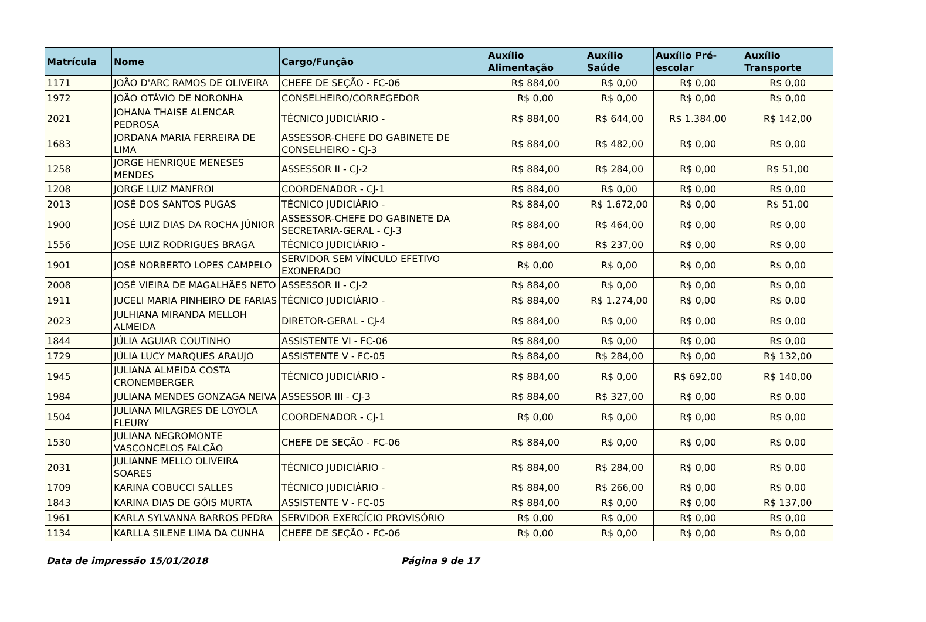| Matrícula | Nome | Cargo/Função | Auxílio Alimentação | Auxílio Saúde | Auxílio Pré-escolar | Auxílio Transporte |
| --- | --- | --- | --- | --- | --- | --- |
| 1171 | JOÃO D'ARC RAMOS DE OLIVEIRA | CHEFE DE SEÇÃO - FC-06 | R$ 884,00 | R$ 0,00 | R$ 0,00 | R$ 0,00 |
| 1972 | JOÃO OTÁVIO DE NORONHA | CONSELHEIRO/CORREGEDOR | R$ 0,00 | R$ 0,00 | R$ 0,00 | R$ 0,00 |
| 2021 | JOHANA THAISE ALENCAR PEDROSA | TÉCNICO JUDICIÁRIO - | R$ 884,00 | R$ 644,00 | R$ 1.384,00 | R$ 142,00 |
| 1683 | JORDANA MARIA FERREIRA DE LIMA | ASSESSOR-CHEFE DO GABINETE DE CONSELHEIRO - CJ-3 | R$ 884,00 | R$ 482,00 | R$ 0,00 | R$ 0,00 |
| 1258 | JORGE HENRIQUE MENESES MENDES | ASSESSOR II - CJ-2 | R$ 884,00 | R$ 284,00 | R$ 0,00 | R$ 51,00 |
| 1208 | JORGE LUIZ MANFROI | COORDENADOR - CJ-1 | R$ 884,00 | R$ 0,00 | R$ 0,00 | R$ 0,00 |
| 2013 | JOSÉ DOS SANTOS PUGAS | TÉCNICO JUDICIÁRIO - | R$ 884,00 | R$ 1.672,00 | R$ 0,00 | R$ 51,00 |
| 1900 | JOSÉ LUIZ DIAS DA ROCHA JÚNIOR | ASSESSOR-CHEFE DO GABINETE DA SECRETARIA-GERAL - CJ-3 | R$ 884,00 | R$ 464,00 | R$ 0,00 | R$ 0,00 |
| 1556 | JOSE LUIZ RODRIGUES BRAGA | TÉCNICO JUDICIÁRIO - | R$ 884,00 | R$ 237,00 | R$ 0,00 | R$ 0,00 |
| 1901 | JOSÉ NORBERTO LOPES CAMPELO | SERVIDOR SEM VÍNCULO EFETIVO EXONERADO | R$ 0,00 | R$ 0,00 | R$ 0,00 | R$ 0,00 |
| 2008 | JOSÉ VIEIRA DE MAGALHÃES NETO | ASSESSOR II - CJ-2 | R$ 884,00 | R$ 0,00 | R$ 0,00 | R$ 0,00 |
| 1911 | JUCELI MARIA PINHEIRO DE FARIAS | TÉCNICO JUDICIÁRIO - | R$ 884,00 | R$ 1.274,00 | R$ 0,00 | R$ 0,00 |
| 2023 | JULHIANA MIRANDA MELLOH ALMEIDA | DIRETOR-GERAL - CJ-4 | R$ 884,00 | R$ 0,00 | R$ 0,00 | R$ 0,00 |
| 1844 | JÚLIA AGUIAR COUTINHO | ASSISTENTE VI - FC-06 | R$ 884,00 | R$ 0,00 | R$ 0,00 | R$ 0,00 |
| 1729 | JÚLIA LUCY MARQUES ARAUJO | ASSISTENTE V - FC-05 | R$ 884,00 | R$ 284,00 | R$ 0,00 | R$ 132,00 |
| 1945 | JULIANA ALMEIDA COSTA CRONEMBERGER | TÉCNICO JUDICIÁRIO - | R$ 884,00 | R$ 0,00 | R$ 692,00 | R$ 140,00 |
| 1984 | JULIANA MENDES GONZAGA NEIVA | ASSESSOR III - CJ-3 | R$ 884,00 | R$ 327,00 | R$ 0,00 | R$ 0,00 |
| 1504 | JULIANA MILAGRES DE LOYOLA FLEURY | COORDENADOR - CJ-1 | R$ 0,00 | R$ 0,00 | R$ 0,00 | R$ 0,00 |
| 1530 | JULIANA NEGROMONTE VASCONCELOS FALCÃO | CHEFE DE SEÇÃO - FC-06 | R$ 884,00 | R$ 0,00 | R$ 0,00 | R$ 0,00 |
| 2031 | JULIANNE MELLO OLIVEIRA SOARES | TÉCNICO JUDICIÁRIO - | R$ 884,00 | R$ 284,00 | R$ 0,00 | R$ 0,00 |
| 1709 | KARINA COBUCCI SALLES | TÉCNICO JUDICIÁRIO - | R$ 884,00 | R$ 266,00 | R$ 0,00 | R$ 0,00 |
| 1843 | KARINA DIAS DE GÓIS MURTA | ASSISTENTE V - FC-05 | R$ 884,00 | R$ 0,00 | R$ 0,00 | R$ 137,00 |
| 1961 | KARLA SYLVANNA BARROS PEDRA | SERVIDOR EXERCÍCIO PROVISÓRIO | R$ 0,00 | R$ 0,00 | R$ 0,00 | R$ 0,00 |
| 1134 | KARLLA SILENE LIMA DA CUNHA | CHEFE DE SEÇÃO - FC-06 | R$ 0,00 | R$ 0,00 | R$ 0,00 | R$ 0,00 |
Data de impressão 15/01/2018 Página 9 de 17